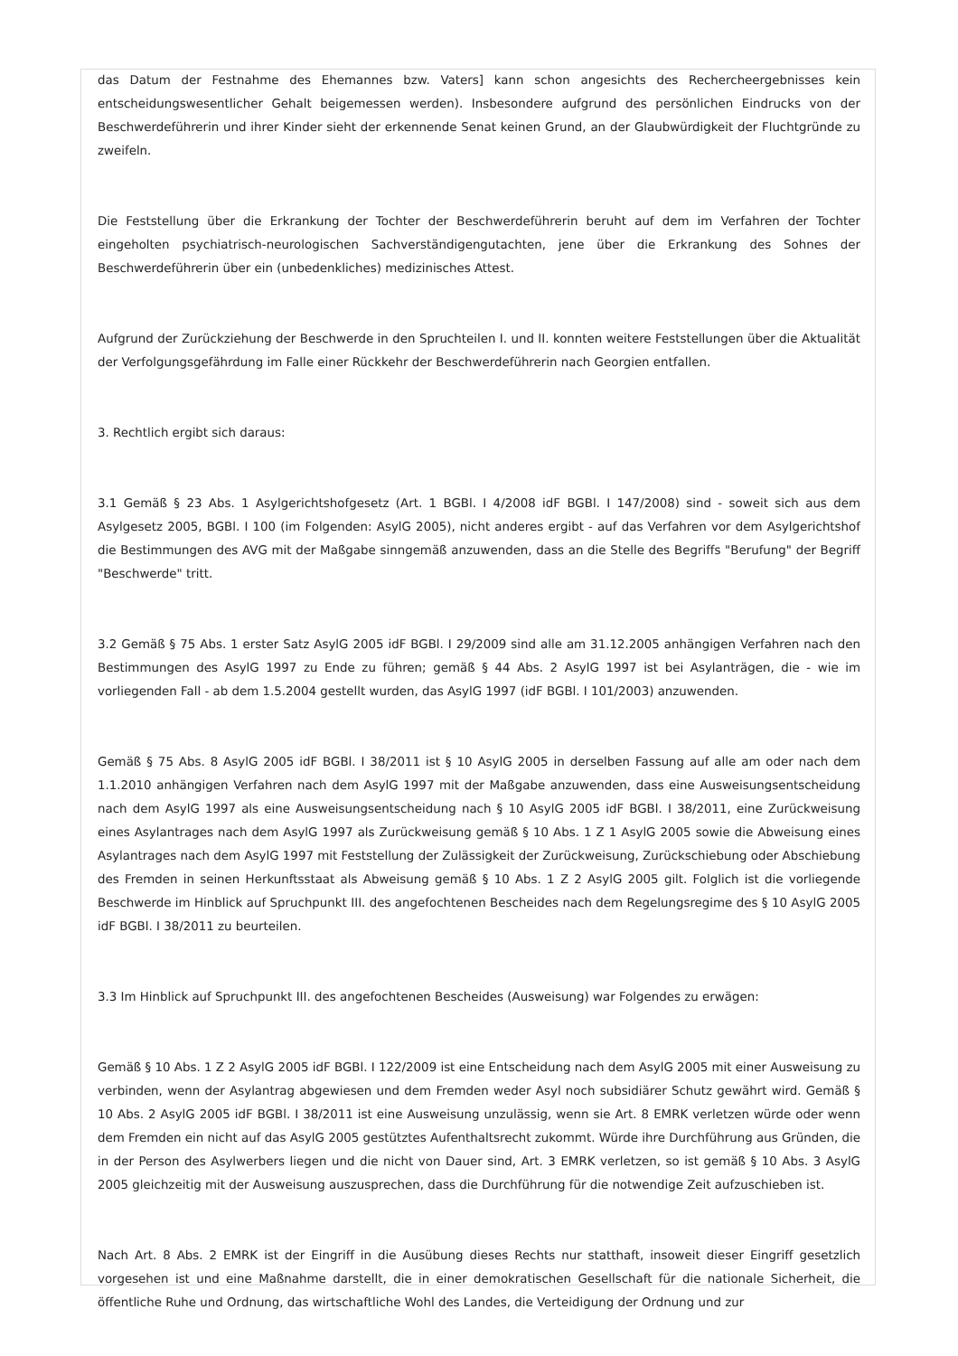das Datum der Festnahme des Ehemannes bzw. Vaters] kann schon angesichts des Rechercheergebnisses kein entscheidungswesentlicher Gehalt beigemessen werden). Insbesondere aufgrund des persönlichen Eindrucks von der Beschwerdeführerin und ihrer Kinder sieht der erkennende Senat keinen Grund, an der Glaubwürdigkeit der Fluchtgründe zu zweifeln.
Die Feststellung über die Erkrankung der Tochter der Beschwerdeführerin beruht auf dem im Verfahren der Tochter eingeholten psychiatrisch-neurologischen Sachverständigengutachten, jene über die Erkrankung des Sohnes der Beschwerdeführerin über ein (unbedenkliches) medizinisches Attest.
Aufgrund der Zurückziehung der Beschwerde in den Spruchteilen I. und II. konnten weitere Feststellungen über die Aktualität der Verfolgungsgefährdung im Falle einer Rückkehr der Beschwerdeführerin nach Georgien entfallen.
3. Rechtlich ergibt sich daraus:
3.1 Gemäß § 23 Abs. 1 Asylgerichtshofgesetz (Art. 1 BGBl. I 4/2008 idF BGBl. I 147/2008) sind - soweit sich aus dem Asylgesetz 2005, BGBl. I 100 (im Folgenden: AsylG 2005), nicht anderes ergibt - auf das Verfahren vor dem Asylgerichtshof die Bestimmungen des AVG mit der Maßgabe sinngemäß anzuwenden, dass an die Stelle des Begriffs "Berufung" der Begriff "Beschwerde" tritt.
3.2 Gemäß § 75 Abs. 1 erster Satz AsylG 2005 idF BGBl. I 29/2009 sind alle am 31.12.2005 anhängigen Verfahren nach den Bestimmungen des AsylG 1997 zu Ende zu führen; gemäß § 44 Abs. 2 AsylG 1997 ist bei Asylanträgen, die - wie im vorliegenden Fall - ab dem 1.5.2004 gestellt wurden, das AsylG 1997 (idF BGBl. I 101/2003) anzuwenden.
Gemäß § 75 Abs. 8 AsylG 2005 idF BGBl. I 38/2011 ist § 10 AsylG 2005 in derselben Fassung auf alle am oder nach dem 1.1.2010 anhängigen Verfahren nach dem AsylG 1997 mit der Maßgabe anzuwenden, dass eine Ausweisungsentscheidung nach dem AsylG 1997 als eine Ausweisungsentscheidung nach § 10 AsylG 2005 idF BGBl. I 38/2011, eine Zurückweisung eines Asylantrages nach dem AsylG 1997 als Zurückweisung gemäß § 10 Abs. 1 Z 1 AsylG 2005 sowie die Abweisung eines Asylantrages nach dem AsylG 1997 mit Feststellung der Zulässigkeit der Zurückweisung, Zurückschiebung oder Abschiebung des Fremden in seinen Herkunftsstaat als Abweisung gemäß § 10 Abs. 1 Z 2 AsylG 2005 gilt. Folglich ist die vorliegende Beschwerde im Hinblick auf Spruchpunkt III. des angefochtenen Bescheides nach dem Regelungsregime des § 10 AsylG 2005 idF BGBl. I 38/2011 zu beurteilen.
3.3 Im Hinblick auf Spruchpunkt III. des angefochtenen Bescheides (Ausweisung) war Folgendes zu erwägen:
Gemäß § 10 Abs. 1 Z 2 AsylG 2005 idF BGBl. I 122/2009 ist eine Entscheidung nach dem AsylG 2005 mit einer Ausweisung zu verbinden, wenn der Asylantrag abgewiesen und dem Fremden weder Asyl noch subsidiärer Schutz gewährt wird. Gemäß § 10 Abs. 2 AsylG 2005 idF BGBl. I 38/2011 ist eine Ausweisung unzulässig, wenn sie Art. 8 EMRK verletzen würde oder wenn dem Fremden ein nicht auf das AsylG 2005 gestütztes Aufenthaltsrecht zukommt. Würde ihre Durchführung aus Gründen, die in der Person des Asylwerbers liegen und die nicht von Dauer sind, Art. 3 EMRK verletzen, so ist gemäß § 10 Abs. 3 AsylG 2005 gleichzeitig mit der Ausweisung auszusprechen, dass die Durchführung für die notwendige Zeit aufzuschieben ist.
Nach Art. 8 Abs. 2 EMRK ist der Eingriff in die Ausübung dieses Rechts nur statthaft, insoweit dieser Eingriff gesetzlich vorgesehen ist und eine Maßnahme darstellt, die in einer demokratischen Gesellschaft für die nationale Sicherheit, die öffentliche Ruhe und Ordnung, das wirtschaftliche Wohl des Landes, die Verteidigung der Ordnung und zur